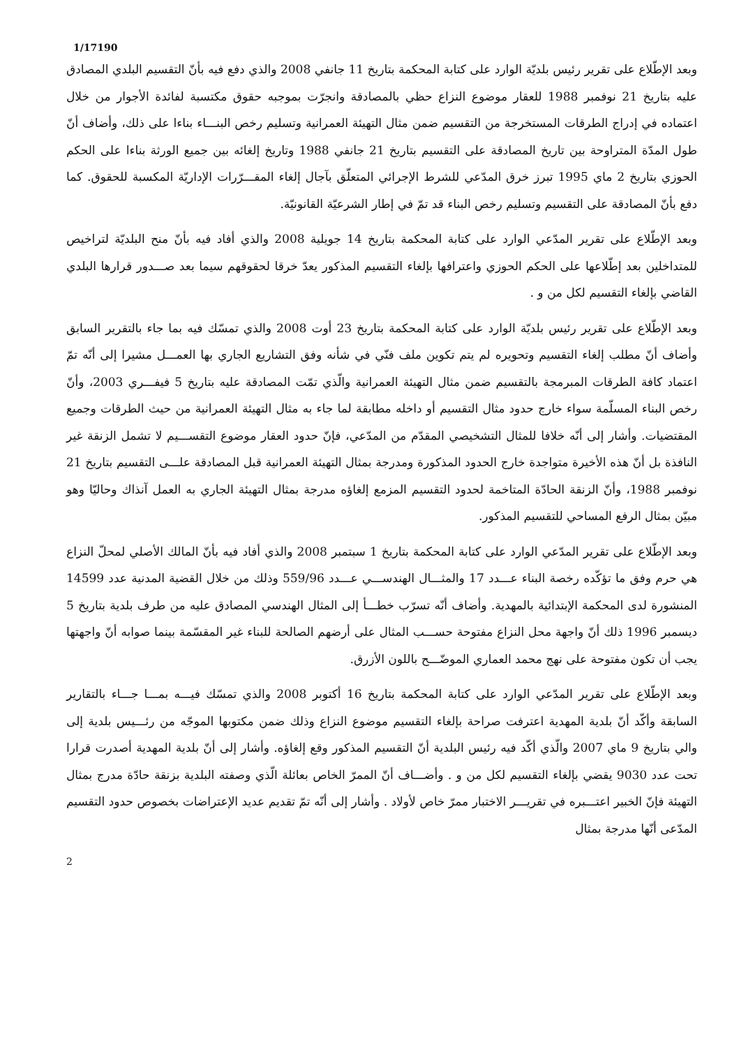1/17190
وبعد الإطّلاع على تقرير رئيس بلديّة الوارد على كتابة المحكمة بتاريخ 11 جانفي 2008 والذي دفع فيه بأنّ التقسيم البلدي المصادق عليه بتاريخ 21 نوفمبر 1988 للعقار موضوع النزاع حظي بالمصادقة وانجرّت بموجبه حقوق مكتسبة لفائدة الأجوار من خلال اعتماده في إدراج الطرقات المستخرجة من التقسيم ضمن مثال التهيئة العمرانية وتسليم رخص البنـــاء بناءا على ذلك، وأضاف أنّ طول المدّة المتراوحة بين تاريخ المصادقة على التقسيم بتاريخ 21 جانفي 1988 وتاريخ إلغائه بين جميع الورثة بناءا على الحكم الحوزي بتاريخ 2 ماي 1995 تبرز خرق المدّعي للشرط الإجرائي المتعلّق بآجال إلغاء المقـــرّرات الإداريّة المكسبة للحقوق. كما دفع بأنّ المصادقة على التقسيم وتسليم رخص البناء قد تمّ في إطار الشرعيّة القانونيّة.
وبعد الإطّلاع على تقرير المدّعي الوارد على كتابة المحكمة بتاريخ 14 جويلية 2008 والذي أفاد فيه بأنّ منح البلديّة لتراخيص للمتداخلين بعد إطّلاعها على الحكم الحوزي واعترافها بإلغاء التقسيم المذكور يعدّ خرقا لحقوقهم سيما بعد صـــدور قرارها البلدي القاضي بإلغاء التقسيم لكل من و .
وبعد الإطّلاع على تقرير رئيس بلديّة الوارد على كتابة المحكمة بتاريخ 23 أوت 2008 والذي تمسّك فيه بما جاء بالتقرير السابق وأضاف أنّ مطلب إلغاء التقسيم وتحويره لم يتم تكوين ملف فنّي في شأنه وفق التشاريع الجاري بها العمـــل مشيرا إلى أنّه تمّ اعتماد كافة الطرقات المبرمجة بالتقسيم ضمن مثال التهيئة العمرانية والّذي تمّت المصادقة عليه بتاريخ 5 فيفـــري 2003، وأنّ رخص البناء المسلّمة سواء خارج حدود مثال التقسيم أو داخله مطابقة لما جاء به مثال التهيئة العمرانية من حيث الطرقات وجميع المقتضيات. وأشار إلى أنّه خلافا للمثال التشخيصي المقدّم من المدّعي، فإنّ حدود العقار موضوع التقســـيم لا تشمل الزنقة غير النافذة بل أنّ هذه الأخيرة متواجدة خارج الحدود المذكورة ومدرجة بمثال التهيئة العمرانية قبل المصادقة علـــى التقسيم بتاريخ 21 نوفمبر 1988، وأنّ الزنقة الحادّة المتاخمة لحدود التقسيم المزمع إلغاؤه مدرجة بمثال التهيئة الجاري به العمل آنذاك وحاليّا وهو مبيّن بمثال الرفع المساحي للتقسيم المذكور.
وبعد الإطّلاع على تقرير المدّعي الوارد على كتابة المحكمة بتاريخ 1 سبتمبر 2008 والذي أفاد فيه بأنّ المالك الأصلي لمحلّ النزاع هي حرم وفق ما تؤكّده رخصة البناء عـــدد 17 والمثـــال الهندســـي عـــدد 559/96 وذلك من خلال القضية المدنية عدد 14599 المنشورة لدى المحكمة الإبتدائية بالمهدية. وأضاف أنّه تسرّب خطـــأ إلى المثال الهندسي المصادق عليه من طرف بلدية بتاريخ 5 ديسمبر 1996 ذلك أنّ واجهة محل النزاع مفتوحة حســـب المثال على أرضهم الصالحة للبناء غير المقسّمة بينما صوابه أنّ واجهتها يجب أن تكون مفتوحة على نهج محمد العماري الموضّـــح باللون الأزرق.
وبعد الإطّلاع على تقرير المدّعي الوارد على كتابة المحكمة بتاريخ 16 أكتوبر 2008 والذي تمسّك فيـــه بمـــا جـــاء بالتقارير السابقة وأكّد أنّ بلدية المهدية اعترفت صراحة بإلغاء التقسيم موضوع النزاع وذلك ضمن مكتوبها الموجّه من رئـــيس بلدية إلى والي بتاريخ 9 ماي 2007 والّذي أكّد فيه رئيس البلدية أنّ التقسيم المذكور وقع إلغاؤه. وأشار إلى أنّ بلدية المهدية أصدرت قرارا تحت عدد 9030 يقضي بإلغاء التقسيم لكل من و . وأضـــاف أنّ الممرّ الخاص بعائلة الّذي وصفته البلدية بزنقة حادّة مدرج بمثال التهيئة فإنّ الخبير اعتـــبره في تقريـــر الاختبار ممرّ خاص لأولاد . وأشار إلى أنّه تمّ تقديم عديد الإعتراضات بخصوص حدود التقسيم المدّعى أنّها مدرجة بمثال
2